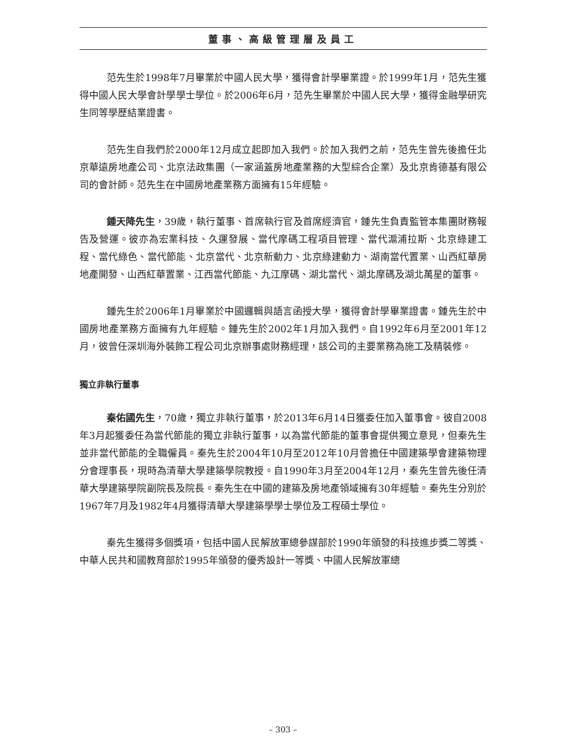董事、高級管理層及員工
范先生於1998年7月畢業於中國人民大學，獲得會計學畢業證。於1999年1月，范先生獲得中國人民大學會計學學士學位。於2006年6月，范先生畢業於中國人民大學，獲得金融學研究生同等學歷結業證書。
范先生自我們於2000年12月成立起即加入我們。於加入我們之前，范先生曾先後擔任北京華遠房地產公司、北京法政集團（一家涵蓋房地產業務的大型綜合企業）及北京肯德基有限公司的會計師。范先生在中國房地產業務方面擁有15年經驗。
鍾天降先生，39歲，執行董事、首席執行官及首席經濟官，鍾先生負責監管本集團財務報告及營運。彼亦為宏業科技、久運發展、當代摩碼工程項目管理、當代滬浦拉斯、北京綠建工程、當代綠色、當代節能、北京當代、北京新動力、北京綠建動力、湖南當代置業、山西紅華房地產開發、山西紅華置業、江西當代節能、九江摩碼、湖北當代、湖北摩碼及湖北萬星的董事。
鍾先生於2006年1月畢業於中國邏輯與語言函授大學，獲得會計學畢業證書。鍾先生於中國房地產業務方面擁有九年經驗。鍾先生於2002年1月加入我們。自1992年6月至2001年12月，彼曾任深圳海外裝飾工程公司北京辦事處財務經理，該公司的主要業務為施工及精裝修。
獨立非執行董事
秦佑國先生，70歲，獨立非執行董事，於2013年6月14日獲委任加入董事會。彼自2008年3月起獲委任為當代節能的獨立非執行董事，以為當代節能的董事會提供獨立意見，但秦先生並非當代節能的全職僱員。秦先生於2004年10月至2012年10月曾擔任中國建築學會建築物理分會理事長，現時為清華大學建築學院教授。自1990年3月至2004年12月，秦先生曾先後任清華大學建築學院副院長及院長。秦先生在中國的建築及房地產領域擁有30年經驗。秦先生分別於1967年7月及1982年4月獲得清華大學建築學學士學位及工程碩士學位。
秦先生獲得多個獎項，包括中國人民解放軍總參謀部於1990年頒發的科技進步獎二等獎、中華人民共和國教育部於1995年頒發的優秀設計一等獎、中國人民解放軍總
– 303 –